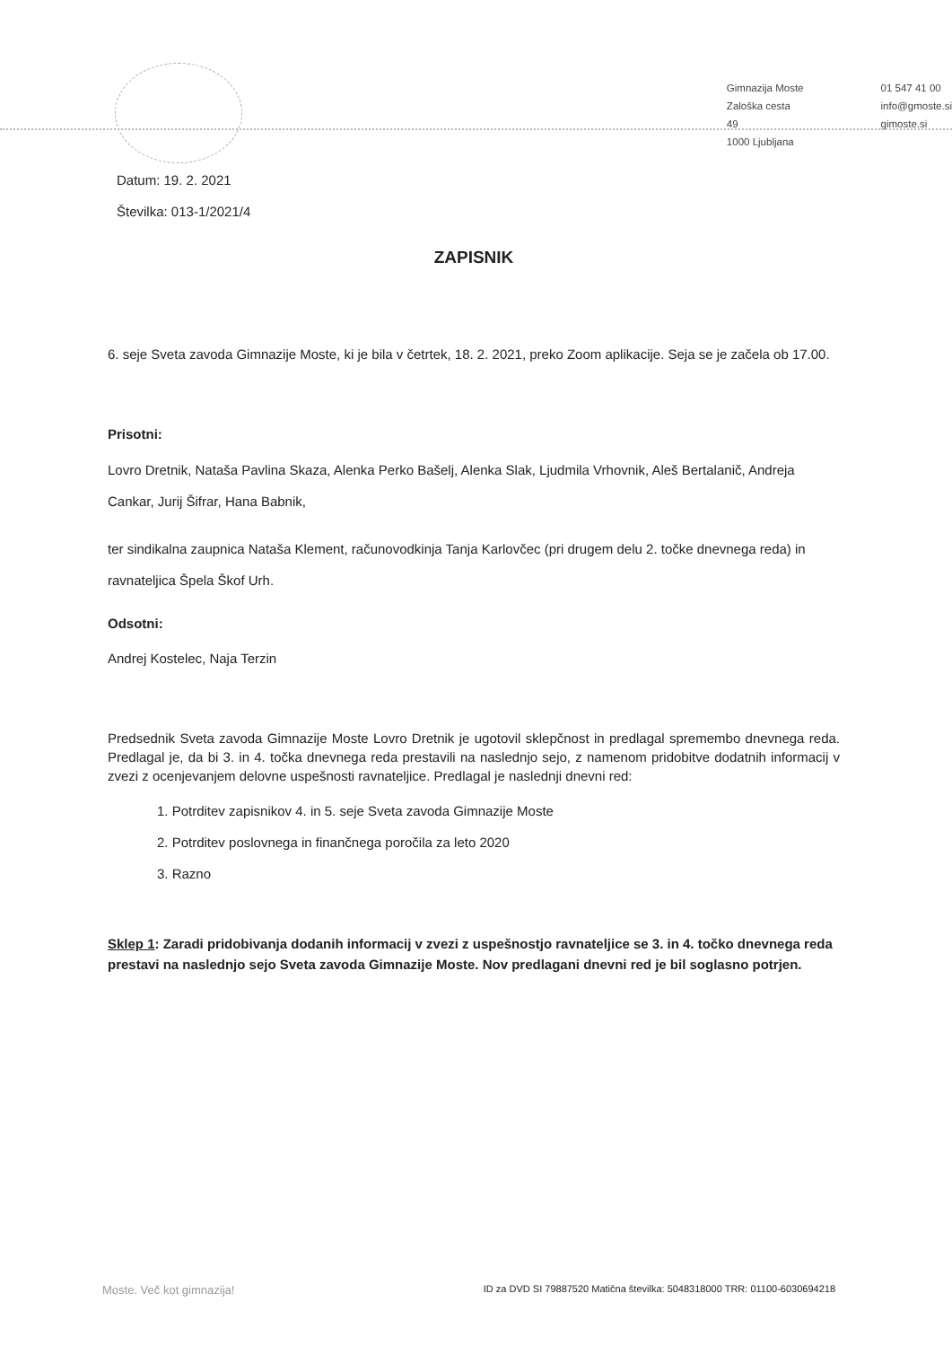Gimnazija Moste
Zaloška cesta 49
1000 Ljubljana
01 547 41 00
info@gmoste.si
gimoste.si
Datum: 19. 2. 2021
Številka: 013-1/2021/4
ZAPISNIK
6. seje Sveta zavoda Gimnazije Moste, ki je bila v četrtek, 18. 2. 2021, preko Zoom aplikacije. Seja se je začela ob 17.00.
Prisotni:
Lovro Dretnik, Nataša Pavlina Skaza, Alenka Perko Bašelj, Alenka Slak, Ljudmila Vrhovnik, Aleš Bertalanič, Andreja Cankar, Jurij Šifrar, Hana Babnik,
ter sindikalna zaupnica Nataša Klement, računovodkinja Tanja Karlovčec (pri drugem delu 2. točke dnevnega reda) in ravnateljica Špela Škof Urh.
Odsotni:
Andrej Kostelec, Naja Terzin
Predsednik Sveta zavoda Gimnazije Moste Lovro Dretnik je ugotovil sklepčnost in predlagal spremembo dnevnega reda. Predlagal je, da bi 3. in 4. točka dnevnega reda prestavili na naslednjo sejo, z namenom pridobitve dodatnih informacij v zvezi z ocenjevanjem delovne uspešnosti ravnateljice. Predlagal je naslednji dnevni red:
1. Potrditev zapisnikov 4. in 5. seje Sveta zavoda Gimnazije Moste
2. Potrditev poslovnega in finančnega poročila za leto 2020
3. Razno
Sklep 1: Zaradi pridobivanja dodanih informacij v zvezi z uspešnostjo ravnateljice se 3. in 4. točko dnevnega reda prestavi na naslednjo sejo Sveta zavoda Gimnazije Moste. Nov predlagani dnevni red je bil soglasno potrjen.
Moste. Več kot gimnazija! ID za DVD SI 79887520 Matična številka: 5048318000 TRR: 01100-6030694218